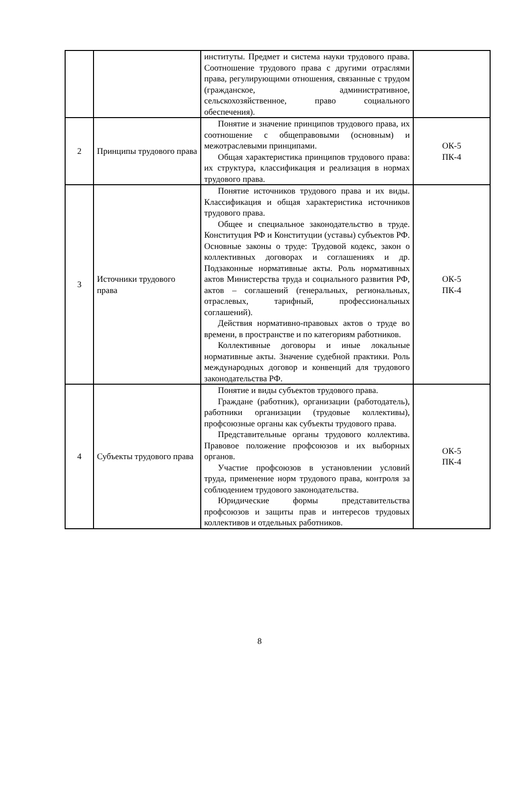| | | институты. Предмет и система науки трудового права. Соотношение трудового права с другими отраслями права, регулирующими отношения, связанные с трудом (гражданское, административное, сельскохозяйственное, право социального обеспечения). | |
| 2 | Принципы трудового права | Понятие и значение принципов трудового права, их соотношение с общеправовыми (основным) и межотраслевыми принципами. Общая характеристика принципов трудового права: их структура, классификация и реализация в нормах трудового права. | ОК-5 ПК-4 |
| 3 | Источники трудового права | Понятие источников трудового права и их виды. Классификация и общая характеристика источников трудового права. Общее и специальное законодательство в труде. Конституция РФ и Конституции (уставы) субъектов РФ. Основные законы о труде: Трудовой кодекс, закон о коллективных договорах и соглашениях и др. Подзаконные нормативные акты. Роль нормативных актов Министерства труда и социального развития РФ, актов – соглашений (генеральных, региональных, отраслевых, тарифный, профессиональных соглашений). Действия нормативно-правовых актов о труде во времени, в пространстве и по категориям работников. Коллективные договоры и иные локальные нормативные акты. Значение судебной практики. Роль международных договор и конвенций для трудового законодательства РФ. | ОК-5 ПК-4 |
| 4 | Субъекты трудового права | Понятие и виды субъектов трудового права. Граждане (работник), организации (работодатель), работники организации (трудовые коллективы), профсоюзные органы как субъекты трудового права. Представительные органы трудового коллектива. Правовое положение профсоюзов и их выборных органов. Участие профсоюзов в установлении условий труда, применение норм трудового права, контроля за соблюдением трудового законодательства. Юридические формы представительства профсоюзов и защиты прав и интересов трудовых коллективов и отдельных работников. | ОК-5 ПК-4 |
8